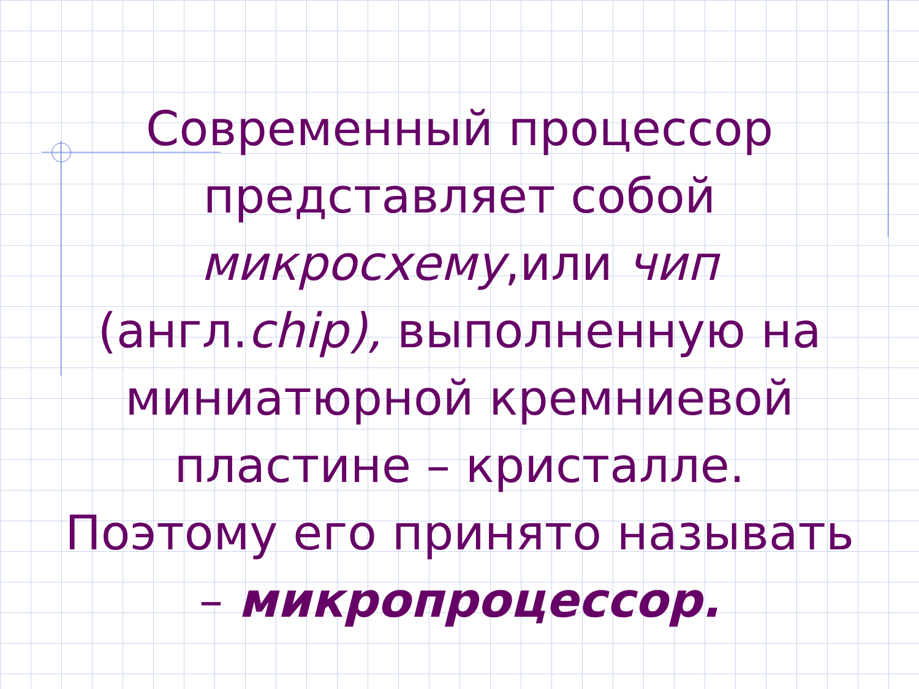Современный процессор представляет собой микросхему,или чип (англ.chip), выполненную на миниатюрной кремниевой пластине – кристалле. Поэтому его принято называть – микропроцессор.